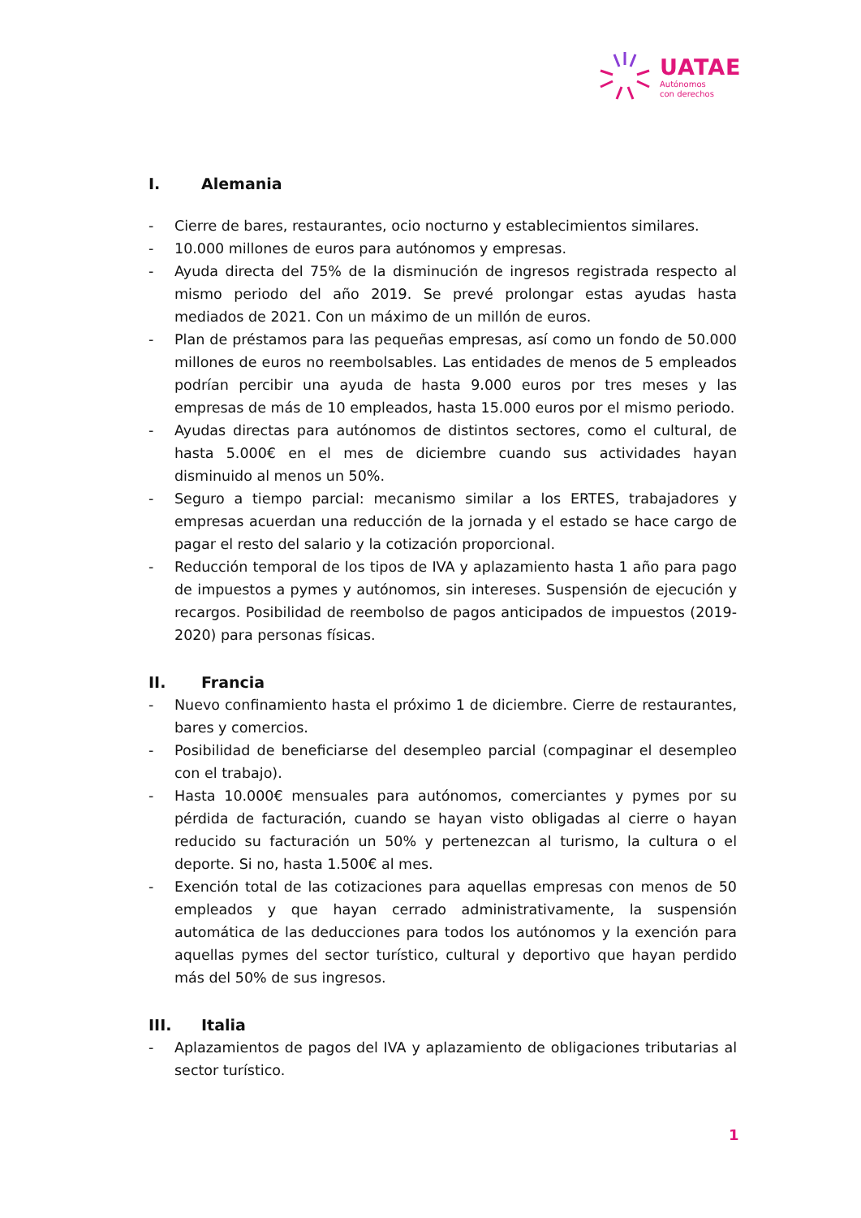UATAE
Autónomos
con derechos
I. Alemania
- Cierre de bares, restaurantes, ocio nocturno y establecimientos similares.
- 10.000 millones de euros para autónomos y empresas.
- Ayuda directa del 75% de la disminución de ingresos registrada respecto al mismo periodo del año 2019. Se prevé prolongar estas ayudas hasta mediados de 2021. Con un máximo de un millón de euros.
- Plan de préstamos para las pequeñas empresas, así como un fondo de 50.000 millones de euros no reembolsables. Las entidades de menos de 5 empleados podrían percibir una ayuda de hasta 9.000 euros por tres meses y las empresas de más de 10 empleados, hasta 15.000 euros por el mismo periodo.
- Ayudas directas para autónomos de distintos sectores, como el cultural, de hasta 5.000€ en el mes de diciembre cuando sus actividades hayan disminuido al menos un 50%.
- Seguro a tiempo parcial: mecanismo similar a los ERTES, trabajadores y empresas acuerdan una reducción de la jornada y el estado se hace cargo de pagar el resto del salario y la cotización proporcional.
- Reducción temporal de los tipos de IVA y aplazamiento hasta 1 año para pago de impuestos a pymes y autónomos, sin intereses. Suspensión de ejecución y recargos. Posibilidad de reembolso de pagos anticipados de impuestos (2019-2020) para personas físicas.
II. Francia
- Nuevo confinamiento hasta el próximo 1 de diciembre. Cierre de restaurantes, bares y comercios.
- Posibilidad de beneficiarse del desempleo parcial (compaginar el desempleo con el trabajo).
- Hasta 10.000€ mensuales para autónomos, comerciantes y pymes por su pérdida de facturación, cuando se hayan visto obligadas al cierre o hayan reducido su facturación un 50% y pertenezcan al turismo, la cultura o el deporte. Si no, hasta 1.500€ al mes.
- Exención total de las cotizaciones para aquellas empresas con menos de 50 empleados y que hayan cerrado administrativamente, la suspensión automática de las deducciones para todos los autónomos y la exención para aquellas pymes del sector turístico, cultural y deportivo que hayan perdido más del 50% de sus ingresos.
III. Italia
- Aplazamientos de pagos del IVA y aplazamiento de obligaciones tributarias al sector turístico.
1